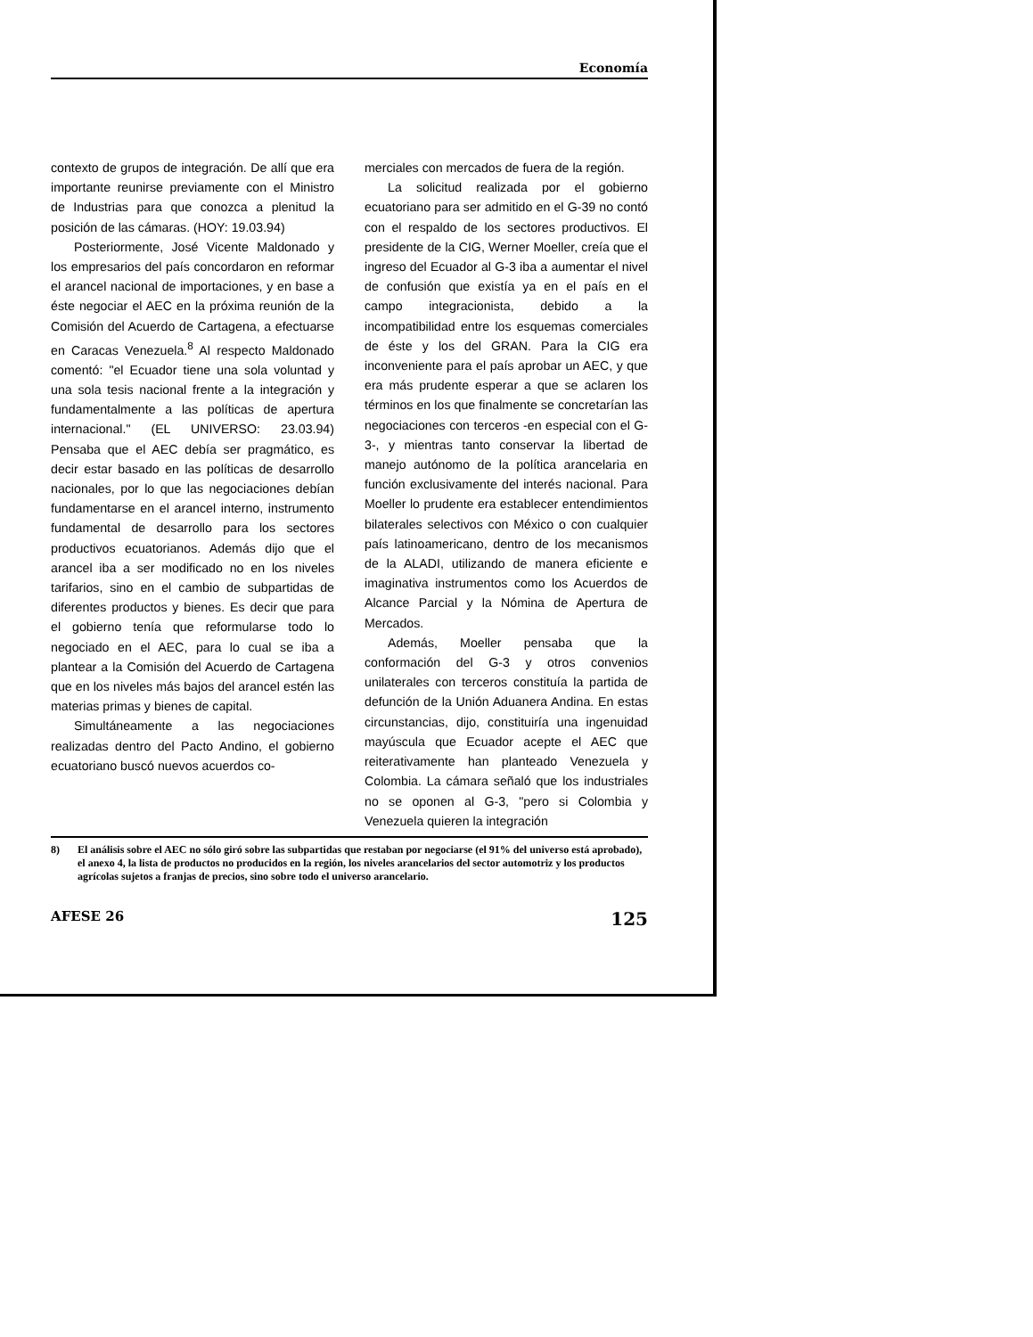Economía
contexto de grupos de integración. De allí que era importante reunirse previamente con el Ministro de Industrias para que conozca a plenitud la posición de las cámaras. (HOY: 19.03.94)
Posteriormente, José Vicente Maldonado y los empresarios del país concordaron en reformar el arancel nacional de importaciones, y en base a éste negociar el AEC en la próxima reunión de la Comisión del Acuerdo de Cartagena, a efectuarse en Caracas Venezuela.<sup>8</sup> Al respecto Maldonado comentó: "el Ecuador tiene una sola voluntad y una sola tesis nacional frente a la integración y fundamentalmente a las políticas de apertura internacional." (EL UNIVERSO: 23.03.94) Pensaba que el AEC debía ser pragmático, es decir estar basado en las políticas de desarrollo nacionales, por lo que las negociaciones debían fundamentarse en el arancel interno, instrumento fundamental de desarrollo para los sectores productivos ecuatorianos. Además dijo que el arancel iba a ser modificado no en los niveles tarifarios, sino en el cambio de subpartidas de diferentes productos y bienes. Es decir que para el gobierno tenía que reformularse todo lo negociado en el AEC, para lo cual se iba a plantear a la Comisión del Acuerdo de Cartagena que en los niveles más bajos del arancel estén las materias primas y bienes de capital.
Simultáneamente a las negociaciones realizadas dentro del Pacto Andino, el gobierno ecuatoriano buscó nuevos acuerdos co-
merciales con mercados de fuera de la región.
La solicitud realizada por el gobierno ecuatoriano para ser admitido en el G-39 no contó con el respaldo de los sectores productivos. El presidente de la CIG, Werner Moeller, creía que el ingreso del Ecuador al G-3 iba a aumentar el nivel de confusión que existía ya en el país en el campo integracionista, debido a la incompatibilidad entre los esquemas comerciales de éste y los del GRAN. Para la CIG era inconveniente para el país aprobar un AEC, y que era más prudente esperar a que se aclaren los términos en los que finalmente se concretarían las negociaciones con terceros -en especial con el G-3-, y mientras tanto conservar la libertad de manejo autónomo de la política arancelaria en función exclusivamente del interés nacional. Para Moeller lo prudente era establecer entendimientos bilaterales selectivos con México o con cualquier país latinoamericano, dentro de los mecanismos de la ALADI, utilizando de manera eficiente e imaginativa instrumentos como los Acuerdos de Alcance Parcial y la Nómina de Apertura de Mercados.
Además, Moeller pensaba que la conformación del G-3 y otros convenios unilaterales con terceros constituía la partida de defunción de la Unión Aduanera Andina. En estas circunstancias, dijo, constituiría una ingenuidad mayúscula que Ecuador acepte el AEC que reiterativamente han planteado Venezuela y Colombia. La cámara señaló que los industriales no se oponen al G-3, "pero si Colombia y Venezuela quieren la integración
8) El análisis sobre el AEC no sólo giró sobre las subpartidas que restaban por negociarse (el 91% del universo está aprobado), el anexo 4, la lista de productos no producidos en la región, los niveles arancelarios del sector automotriz y los productos agrícolas sujetos a franjas de precios, sino sobre todo el universo arancelario.
AFESE 26 125